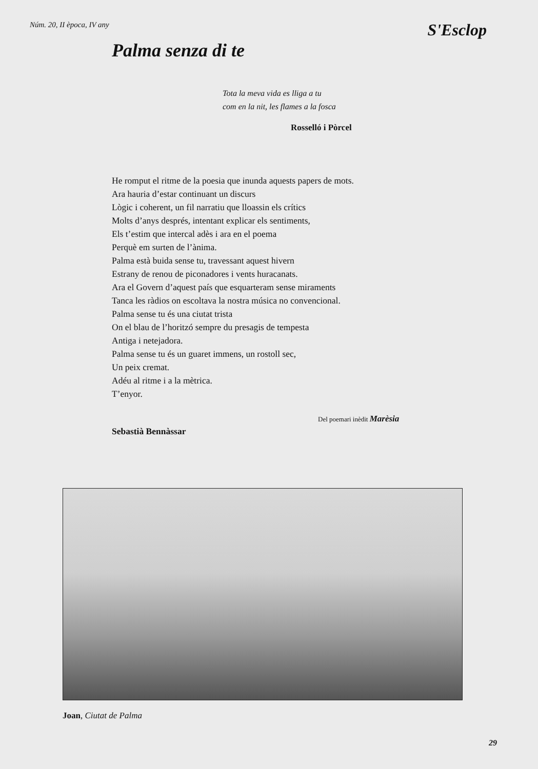Núm. 20, II època, IV any S'Esclop
Palma senza di te
Tota la meva vida es lliga a tu
com en la nit, les flames a la fosca
Rosselló i Pòrcel
He romput el ritme de la poesia que inunda aquests papers de mots.
Ara hauria d’estar continuant un discurs
Lògic i coherent, un fil narratiu que lloassin els crítics
Molts d’anys després, intentant explicar els sentiments,
Els t’estim que intercal adès i ara en el poema
Perquè em surten de l’ànima.
Palma està buida sense tu, travessant aquest hivern
Estrany de renou de piconadores i vents huracanats.
Ara el Govern d’aquest país que esquarteram sense miraments
Tanca les ràdios on escoltava la nostra música no convencional.
Palma sense tu és una ciutat trista
On el blau de l’horitzó sempre du presagis de tempesta
Antiga i netejadora.
Palma sense tu és un guaret immens, un rostoll sec,
Un peix cremat.
Adéu al ritme i a la mètrica.
T’enyor.
Del poemari inèdit Marèsia
Sebastià Bennàssar
Joan, Ciutat de Palma
29